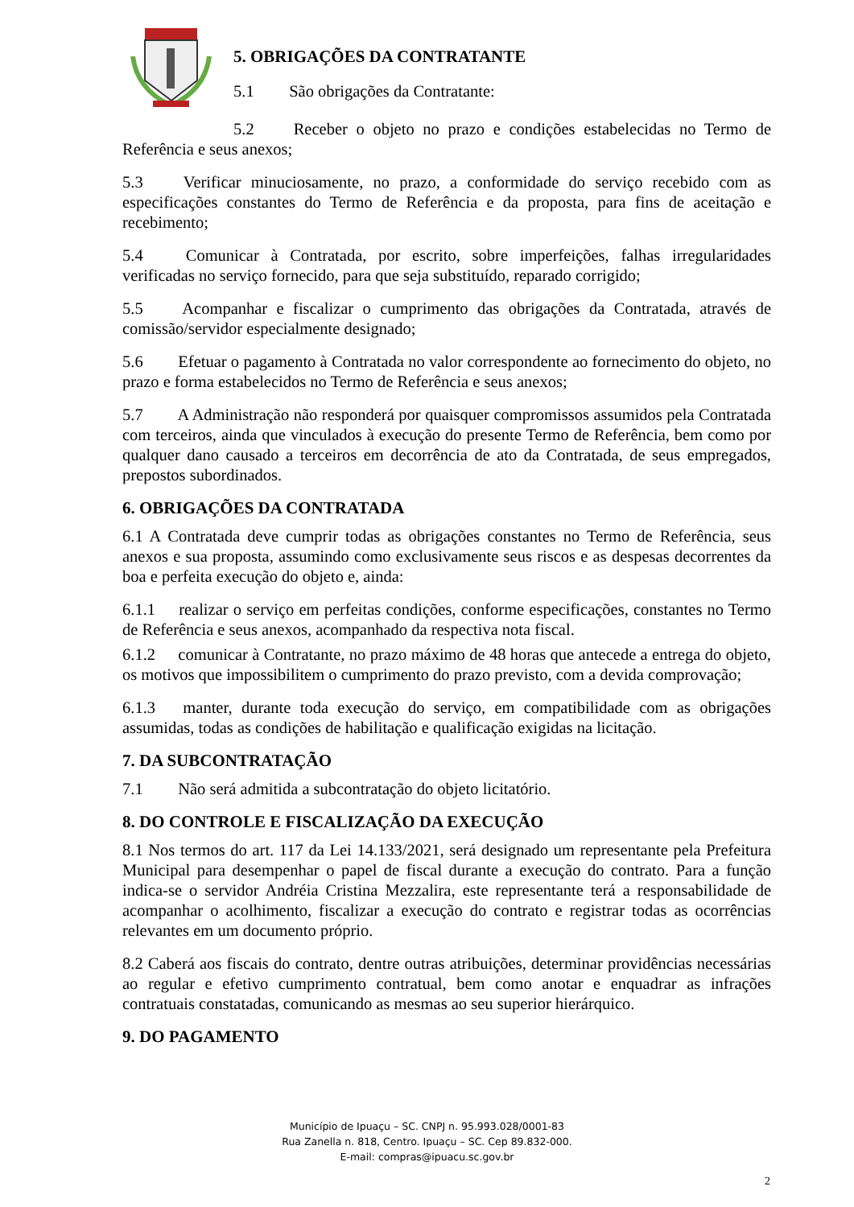5. OBRIGAÇÕES DA CONTRATANTE
5.1 São obrigações da Contratante:
5.2 Receber o objeto no prazo e condições estabelecidas no Termo de Referência e seus anexos;
5.3 Verificar minuciosamente, no prazo, a conformidade do serviço recebido com as especificações constantes do Termo de Referência e da proposta, para fins de aceitação e recebimento;
5.4 Comunicar à Contratada, por escrito, sobre imperfeições, falhas irregularidades verificadas no serviço fornecido, para que seja substituído, reparado corrigido;
5.5 Acompanhar e fiscalizar o cumprimento das obrigações da Contratada, através de comissão/servidor especialmente designado;
5.6 Efetuar o pagamento à Contratada no valor correspondente ao fornecimento do objeto, no prazo e forma estabelecidos no Termo de Referência e seus anexos;
5.7 A Administração não responderá por quaisquer compromissos assumidos pela Contratada com terceiros, ainda que vinculados à execução do presente Termo de Referência, bem como por qualquer dano causado a terceiros em decorrência de ato da Contratada, de seus empregados, prepostos subordinados.
6. OBRIGAÇÕES DA CONTRATADA
6.1 A Contratada deve cumprir todas as obrigações constantes no Termo de Referência, seus anexos e sua proposta, assumindo como exclusivamente seus riscos e as despesas decorrentes da boa e perfeita execução do objeto e, ainda:
6.1.1 realizar o serviço em perfeitas condições, conforme especificações, constantes no Termo de Referência e seus anexos, acompanhado da respectiva nota fiscal.
6.1.2 comunicar à Contratante, no prazo máximo de 48 horas que antecede a entrega do objeto, os motivos que impossibilitem o cumprimento do prazo previsto, com a devida comprovação;
6.1.3 manter, durante toda execução do serviço, em compatibilidade com as obrigações assumidas, todas as condições de habilitação e qualificação exigidas na licitação.
7. DA SUBCONTRATAÇÃO
7.1 Não será admitida a subcontratação do objeto licitatório.
8. DO CONTROLE E FISCALIZAÇÃO DA EXECUÇÃO
8.1 Nos termos do art. 117 da Lei 14.133/2021, será designado um representante pela Prefeitura Municipal para desempenhar o papel de fiscal durante a execução do contrato. Para a função indica-se o servidor Andréia Cristina Mezzalira, este representante terá a responsabilidade de acompanhar o acolhimento, fiscalizar a execução do contrato e registrar todas as ocorrências relevantes em um documento próprio.
8.2 Caberá aos fiscais do contrato, dentre outras atribuições, determinar providências necessárias ao regular e efetivo cumprimento contratual, bem como anotar e enquadrar as infrações contratuais constatadas, comunicando as mesmas ao seu superior hierárquico.
9. DO PAGAMENTO
Município de Ipuaçu – SC. CNPJ n. 95.993.028/0001-83
Rua Zanella n. 818, Centro. Ipuaçu – SC. Cep 89.832-000.
E-mail: compras@ipuacu.sc.gov.br
2